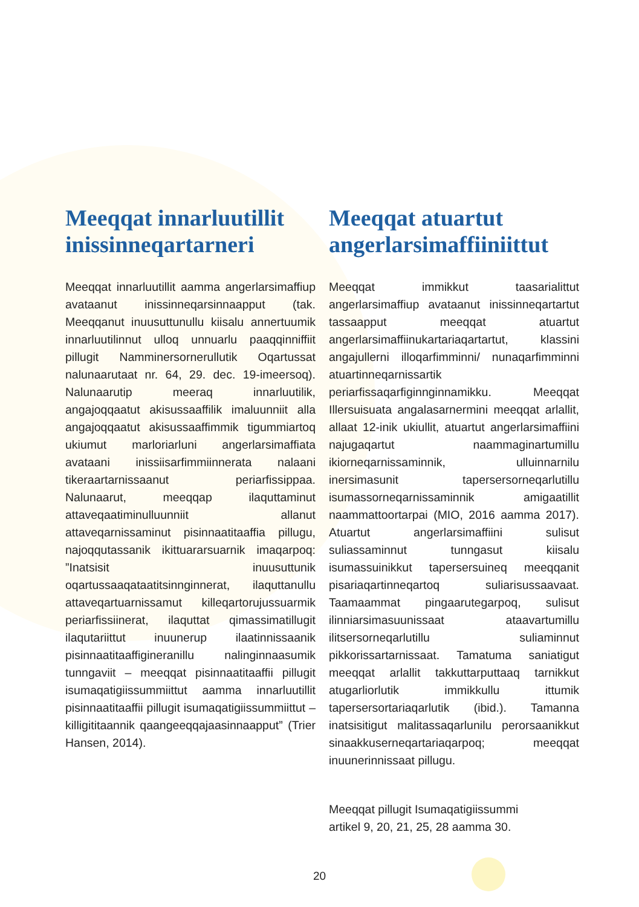Meeqqat innarluutillit inissinneqartarneri
Meeqqat innarluutillit aamma angerlarsimaffiup avataanut inissinneqarsinnaapput (tak. Meeqqanut inuusuttunullu kiisalu annertuumik innarluutilinnut ulloq unnuarlu paaqqinniffiit pillugit Namminersornerullutik Oqartussat nalunaarutaat nr. 64, 29. dec. 19-imeersoq). Nalunaarutip meeraq innarluutilik, angajoqqaatut akisussaaffilik imaluunniit alla angajoqqaatut akisussaaffimmik tigummiartoq ukiumut marloriarluni angerlarsimaffiata avataani inissiisarfimmiinnerata nalaani tikeraartarnissaanut periarfissippaa. Nalunaarut, meeqqap ilaquttaminut attaveqaatiminulluunniit allanut attaveqarnissaminut pisinnaatitaaffia pillugu, najoqqutassanik ikittuararsuarnik imaqarpoq: ”Inatsisit inuusuttunik oqartussaaqataatitsinnginnerat, ilaquttanullu attaveqartuarnissamut killeqartorujussuarmik periarfissiinerat, ilaquttat qimassimatillugit ilaqutariittut inuunerup ilaatinnissaanik pisinnaatitaaffigineranillu nalinginnaasumik tunngaviit – meeqqat pisinnaatitaaffii pillugit isumaqatigiissummiittut aamma innarluutillit pisinnaatitaaffii pillugit isumaqatigiissummiittut – killigititaannik qaangeeqqajaasinnaapput” (Trier Hansen, 2014).
Meeqqat atuartut angerlarsimaffiiniittut
Meeqqat immikkut taasarialittut angerlarsimaffiup avataanut inissinneqartartut tassaapput meeqqat atuartut angerlarsimaffiinukartariaqartartut, klassini angajullerni illoqarfimminni/ nunaqarfimminni atuartinneqarnissartik periarfissaqarfiginnginnamikku. Meeqqat Illersuisuata angalasarnermini meeqqat arlallit, allaat 12-inik ukiullit, atuartut angerlarsimaffiini najugaqartut naammaginartumillu ikiorneqarnissaminnik, ulluinnarnilu inersimasunit tapersersorneqarlutillu isumassorneqarnissaminnik amigaatillit naammattoortarpai (MIO, 2016 aamma 2017). Atuartut angerlarsimaffiini sulisut suliassaminnut tunngasut kiisalu isumassuinikkut tapersersuineq meeqqanit pisariaqartinneqartoq suliarisussaavaat. Taamaammat pingaarutegarpoq, sulisut ilinniarsimasuunissaat ataavartumillu ilitsersorneqarlutillu suliaminnut pikkorissartarnissaat. Tamatuma saniatigut meeqqat arlallit takkuttarputtaaq tarnikkut atugarliorlutik immikkullu ittumik tapersersortariaqarlutik (ibid.). Tamanna inatsisitigut malitassaqarlunilu perorsaanikkut sinaakkuserneqartariaqarpoq; meeqqat inuunerinnissaat pillugu.
Meeqqat pillugit Isumaqatigiissummi
artikel 9, 20, 21, 25, 28 aamma 30.
20